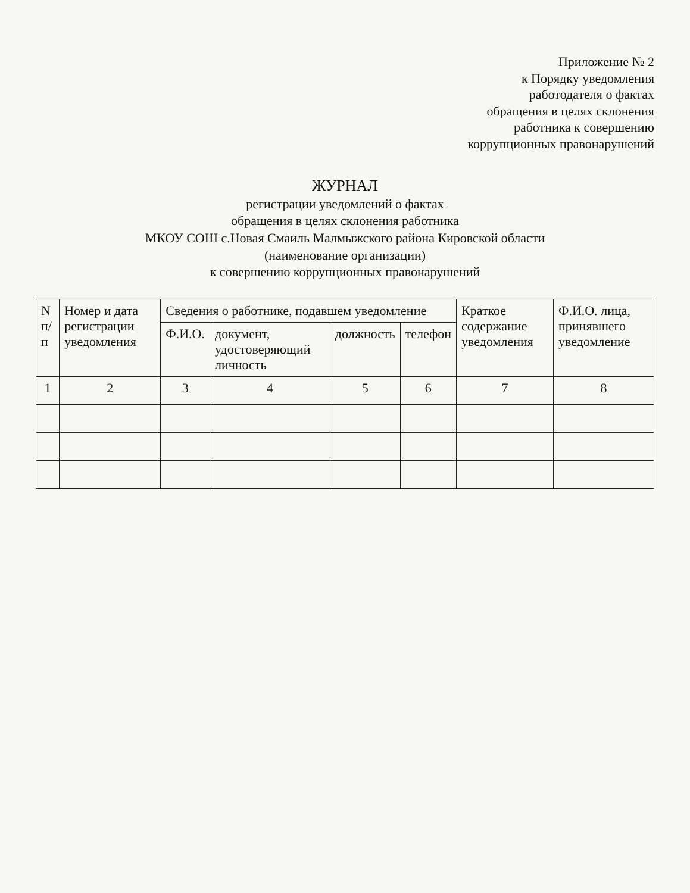Приложение № 2
к Порядку уведомления
работодателя о фактах
обращения в целях склонения
работника к совершению
коррупционных правонарушений
ЖУРНАЛ
регистрации уведомлений о фактах
обращения в целях склонения работника
МКОУ СОШ с.Новая Смаиль Малмыжского района Кировской области
(наименование организации)
к совершению коррупционных правонарушений
| N п/п | Номер и дата регистрации уведомления | Сведения о работнике, подавшем уведомление | | | | Краткое содержание уведомления | Ф.И.О. лица, принявшего уведомление |
| --- | --- | --- | --- | --- | --- | --- | --- |
| | | Ф.И.О. | документ, удостоверяющий личность | должность | телефон | | |
| 1 | 2 | 3 | 4 | 5 | 6 | 7 | 8 |